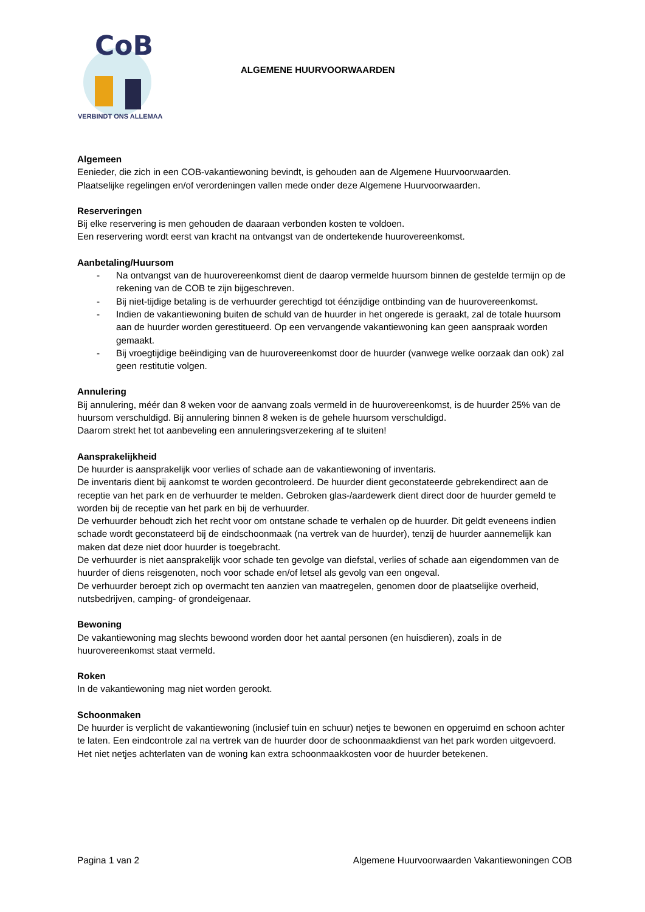CoB
VERBINDT ONS ALLEMAAL
ALGEMENE HUURVOORWAARDEN
Algemeen
Eenieder, die zich in een COB-vakantiewoning bevindt, is gehouden aan de Algemene Huurvoorwaarden.
Plaatselijke regelingen en/of verordeningen vallen mede onder deze Algemene Huurvoorwaarden.
Reserveringen
Bij elke reservering is men gehouden de daaraan verbonden kosten te voldoen.
Een reservering wordt eerst van kracht na ontvangst van de ondertekende huurovereenkomst.
Aanbetaling/Huursom
- Na ontvangst van de huurovereenkomst dient de daarop vermelde huursom binnen de gestelde termijn op de rekening van de COB te zijn bijgeschreven.
- Bij niet-tijdige betaling is de verhuurder gerechtigd tot éénzijdige ontbinding van de huurovereenkomst.
- Indien de vakantiewoning buiten de schuld van de huurder in het ongerede is geraakt, zal de totale huursom aan de huurder worden gerestitueerd. Op een vervangende vakantiewoning kan geen aanspraak worden gemaakt.
- Bij vroegtijdige beëindiging van de huurovereenkomst door de huurder (vanwege welke oorzaak dan ook) zal geen restitutie volgen.
Annulering
Bij annulering, méér dan 8 weken voor de aanvang zoals vermeld in de huurovereenkomst, is de huurder 25% van de huursom verschuldigd. Bij annulering binnen 8 weken is de gehele huursom verschuldigd.
Daarom strekt het tot aanbeveling een annuleringsverzekering af te sluiten!
Aansprakelijkheid
De huurder is aansprakelijk voor verlies of schade aan de vakantiewoning of inventaris.
De inventaris dient bij aankomst te worden gecontroleerd. De huurder dient geconstateerde gebrekendirect aan de receptie van het park en de verhuurder te melden. Gebroken glas-/aardewerk dient direct door de huurder gemeld te worden bij de receptie van het park en bij de verhuurder.
De verhuurder behoudt zich het recht voor om ontstane schade te verhalen op de huurder. Dit geldt eveneens indien schade wordt geconstateerd bij de eindschoonmaak (na vertrek van de huurder), tenzij de huurder aannemelijk kan maken dat deze niet door huurder is toegebracht.
De verhuurder is niet aansprakelijk voor schade ten gevolge van diefstal, verlies of schade aan eigendommen van de huurder of diens reisgenoten, noch voor schade en/of letsel als gevolg van een ongeval.
De verhuurder beroept zich op overmacht ten aanzien van maatregelen, genomen door de plaatselijke overheid, nutsbedrijven, camping- of grondeigenaar.
Bewoning
De vakantiewoning mag slechts bewoond worden door het aantal personen (en huisdieren), zoals in de huurovereenkomst staat vermeld.
Roken
In de vakantiewoning mag niet worden gerookt.
Schoonmaken
De huurder is verplicht de vakantiewoning (inclusief tuin en schuur) netjes te bewonen en opgeruimd en schoon achter te laten. Een eindcontrole zal na vertrek van de huurder door de schoonmaakdienst van het park worden uitgevoerd. Het niet netjes achterlaten van de woning kan extra schoonmaakkosten voor de huurder betekenen.
Pagina 1 van 2 Algemene Huurvoorwaarden Vakantiewoningen COB